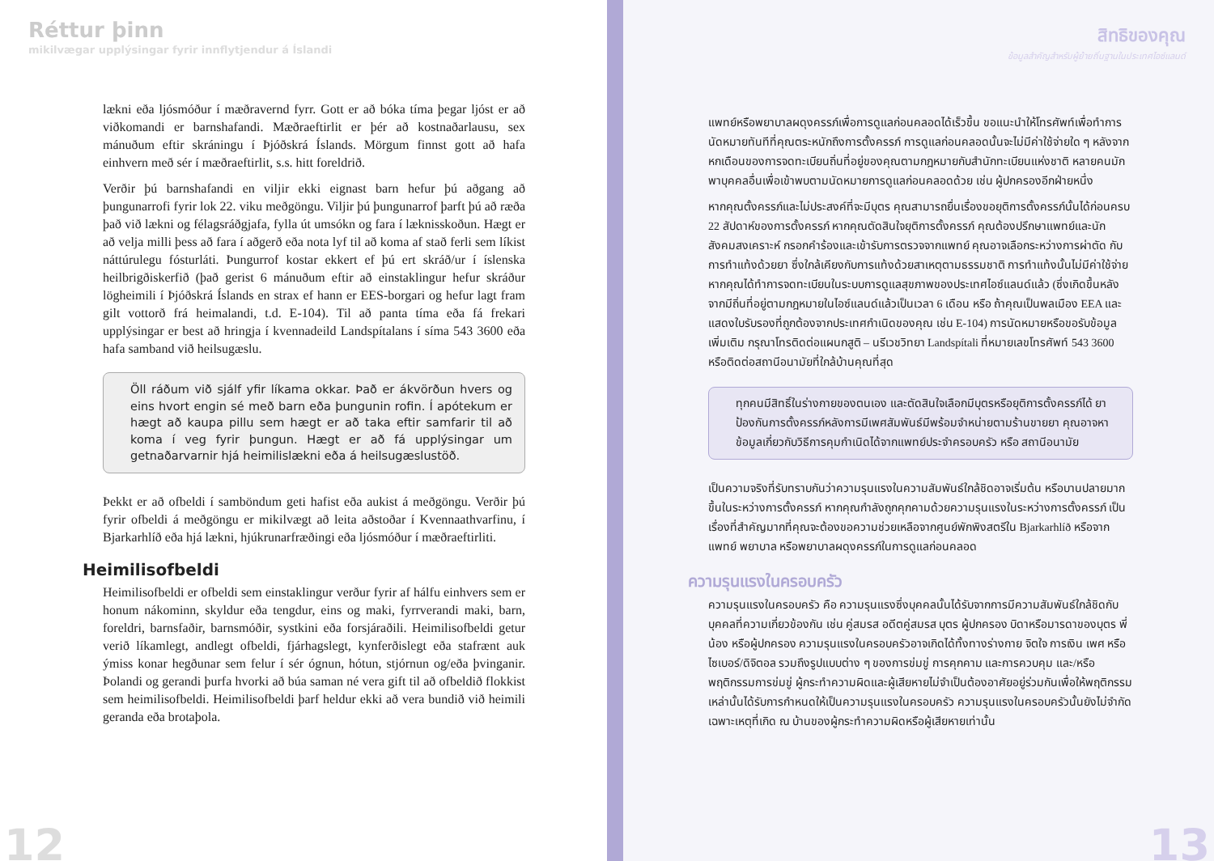Réttur þinn
mikilvægar upplýsingar fyrir innflytjendur á Íslandi
lækni eða ljósmóður í mæðravernd fyrr. Gott er að bóka tíma þegar ljóst er að viðkomandi er barnshafandi. Mæðraeftirlit er þér að kostnaðarlausu, sex mánuðum eftir skráningu í Þjóðskrá Íslands. Mörgum finnst gott að hafa einhvern með sér í mæðraeftirlit, s.s. hitt foreldrið.
Verðir þú barnshafandi en viljir ekki eignast barn hefur þú aðgang að þungunarrofi fyrir lok 22. viku meðgöngu. Viljir þú þungunarrof þarft þú að ræða það við lækni og félagsráðgjafa, fylla út umsókn og fara í læknisskoðun. Hægt er að velja milli þess að fara í aðgerð eða nota lyf til að koma af stað ferli sem líkist náttúrulegu fósturláti. Þungurrof kostar ekkert ef þú ert skráð/ur í íslenska heilbrigðiskerfið (það gerist 6 mánuðum eftir að einstaklingur hefur skráður lögheimili í Þjóðskrá Íslands en strax ef hann er EES-borgari og hefur lagt fram gilt vottorð frá heimalandi, t.d. E-104). Til að panta tíma eða fá frekari upplýsingar er best að hringja í kvennadeild Landspítalans í síma 543 3600 eða hafa samband við heilsugæslu.
Öll ráðum við sjálf yfir líkama okkar. Það er ákvörðun hvers og eins hvort engin sé með barn eða þungunin rofin. Í apótekum er hægt að kaupa pillu sem hægt er að taka eftir samfarir til að koma í veg fyrir þungun. Hægt er að fá upplýsingar um getnaðarvarnir hjá heimilislækni eða á heilsugæslustöð.
Þekkt er að ofbeldi í samböndum geti hafist eða aukist á meðgöngu. Verðir þú fyrir ofbeldi á meðgöngu er mikilvægt að leita aðstoðar í Kvennaathvarfinu, í Bjarkarhlíð eða hjá lækni, hjúkrunarfræðingi eða ljósmóður í mæðraeftirliti.
Heimilisofbeldi
Heimilisofbeldi er ofbeldi sem einstaklingur verður fyrir af hálfu einhvers sem er honum nákominn, skyldur eða tengdur, eins og maki, fyrrverandi maki, barn, foreldri, barnsfaðir, barnsmóðir, systkini eða forsjáraðili. Heimilisofbeldi getur verið líkamlegt, andlegt ofbeldi, fjárhagslegt, kynferðislegt eða stafrænt auk ýmiss konar hegðunar sem felur í sér ógnun, hótun, stjórnun og/eða þvinganir. Þolandi og gerandi þurfa hvorki að búa saman né vera gift til að ofbeldið flokkist sem heimilisofbeldi. Heimilisofbeldi þarf heldur ekki að vera bundið við heimili geranda eða brotaþola.
12
สิทธิของคุณ
ข้อมูลสำคัญสำหรับผู้ย้ายถิ่นฐานในประเทศไอซ์แลนด์
แพทย์หรือพยาบาลผดุงครรภ์เพื่อการดูแลก่อนคลอดได้เร็วขึ้น ขอแนะนำให้โทรศัพท์เพื่อทำการนัดหมายทันทีที่คุณตระหนักถึงการตั้งครรภ์ การดูแลก่อนคลอดนั้นจะไม่มีค่าใช้จ่ายใด ๆ หลังจากหกเดือนของการจดทะเบียนถิ่นที่อยู่ของคุณตามกฎหมายกับสำนักทะเบียนแห่งชาติ หลายคนมักพาบุคคลอื่นเพื่อเข้าพบตามนัดหมายการดูแลก่อนคลอดด้วย เช่น ผู้ปกครองอีกฝ่ายหนึ่ง
หากคุณตั้งครรภ์และไม่ประสงค์ที่จะมีบุตร คุณสามารถยื่นเรื่องขอยุติการตั้งครรภ์นั้นได้ก่อนครบ 22 สัปดาห์ของการตั้งครรภ์ หากคุณตัดสินใจยุติการตั้งครรภ์ คุณต้องปรึกษาแพทย์และนักสังคมสงเคราะห์ กรอกคำร้องและเข้ารับการตรวจจากแพทย์ คุณอาจเลือกระหว่างการผ่าตัด กับการทำแท้งด้วยยา ซึ่งใกล้เคียงกับการแท้งด้วยสาเหตุตามธรรมชาติ การทำแท้งนั้นไม่มีค่าใช้จ่าย หากคุณได้ทำการจดทะเบียนในระบบการดูแลสุขภาพของประเทศไอซ์แลนด์แล้ว (ซึ่งเกิดขึ้นหลังจากมีถิ่นที่อยู่ตามกฎหมายในไอซ์แลนด์แล้วเป็นเวลา 6 เดือน หรือ ถ้าคุณเป็นพลเมือง EEA และแสดงใบรับรองที่ถูกต้องจากประเทศกำเนิดของคุณ เช่น E-104) การนัดหมายหรือขอรับข้อมูลเพิ่มเติม กรุณาโทรติดต่อแผนกสูติ – นรีเวชวิทยา Landspítali ที่หมายเลขโทรศัพท์ 543 3600 หรือติดต่อสถานีอนามัยที่ใกล้บ้านคุณที่สุด
ทุกคนมีสิทธิ์ในร่างกายของตนเอง และตัดสินใจเลือกมีบุตรหรือยุติการตั้งครรภ์ได้ ยาป้องกันการตั้งครรภ์หลังการมีเพศสัมพันธ์มีพร้อมจำหน่ายตามร้านขายยา คุณอาจหาข้อมูลเกี่ยวกับวิธีการคุมกำเนิดได้จากแพทย์ประจำครอบครัว หรือ สถานีอนามัย
เป็นความจริงที่รับทราบกันว่าความรุนแรงในความสัมพันธ์ใกล้ชิดอาจเริ่มต้น หรือบานปลายมากขึ้นในระหว่างการตั้งครรภ์ หากคุณกำลังถูกคุกคามด้วยความรุนแรงในระหว่างการตั้งครรภ์ เป็นเรื่องที่สำคัญมากที่คุณจะต้องขอความช่วยเหลือจากศูนย์พักพิงสตรีใน Bjarkarhlíð หรือจากแพทย์ พยาบาล หรือพยาบาลผดุงครรภ์ในการดูแลก่อนคลอด
ความรุนแรงในครอบครัว
ความรุนแรงในครอบครัว คือ ความรุนแรงซึ่งบุคคลนั้นได้รับจากการมีความสัมพันธ์ใกล้ชิดกับบุคคลที่ความเกี่ยวข้องกัน เช่น คู่สมรส อดีตคู่สมรส บุตร ผู้ปกครอง บิดาหรือมารดาของบุตร พี่น้อง หรือผู้ปกครอง ความรุนแรงในครอบครัวอาจเกิดได้ทั้งทางร่างกาย จิตใจ การเงิน เพศ หรือไซเบอร์/ดิจิตอล รวมถึงรูปแบบต่าง ๆ ของการข่มขู่ การคุกคาม และการควบคุม และ/หรือพฤติกรรมการข่มขู่ ผู้กระทำความผิดและผู้เสียหายไม่จำเป็นต้องอาศัยอยู่ร่วมกันเพื่อให้พฤติกรรมเหล่านั้นได้รับการกำหนดให้เป็นความรุนแรงในครอบครัว ความรุนแรงในครอบครัวนั้นยังไม่จำกัดเฉพาะเหตุที่เกิด ณ บ้านของผู้กระทำความผิดหรือผู้เสียหายเท่านั้น
13